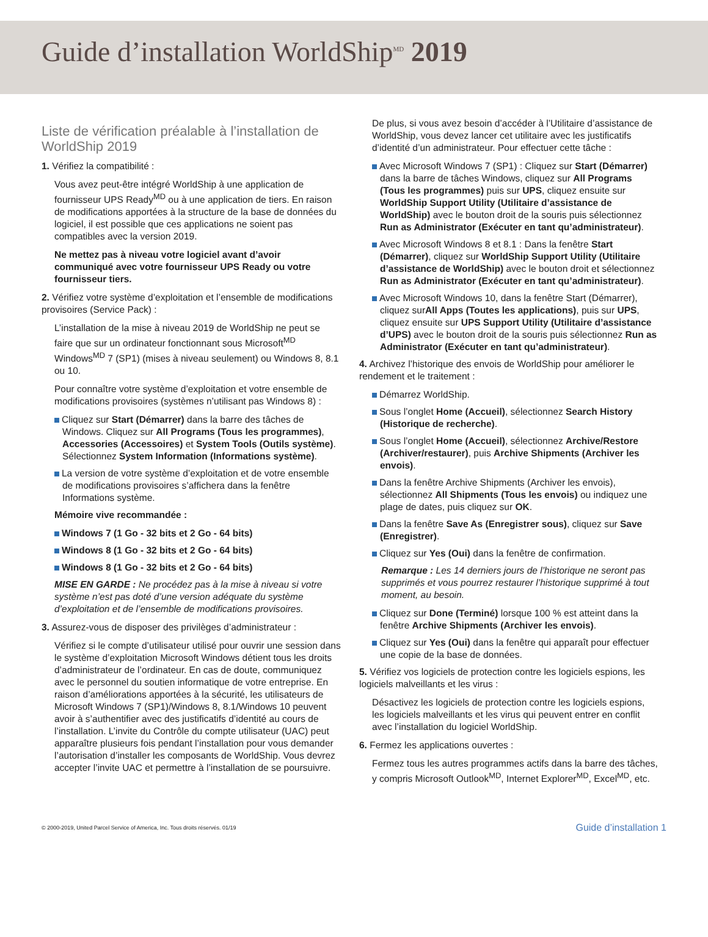Guide d’installation WorldShip<sup>MD</sup> 2019
Liste de vérification préalable à l’installation de WorldShip 2019
1. Vérifiez la compatibilité :
Vous avez peut-être intégré WorldShip à une application de fournisseur UPS Ready<sup>MD</sup> ou à une application de tiers. En raison de modifications apportées à la structure de la base de données du logiciel, il est possible que ces applications ne soient pas compatibles avec la version 2019.
Ne mettez pas à niveau votre logiciel avant d’avoir communiqué avec votre fournisseur UPS Ready ou votre fournisseur tiers.
2. Vérifiez votre système d’exploitation et l’ensemble de modifications provisoires (Service Pack) :
L’installation de la mise à niveau 2019 de WorldShip ne peut se faire que sur un ordinateur fonctionnant sous Microsoft<sup>MD</sup> Windows<sup>MD</sup> 7 (SP1) (mises à niveau seulement) ou Windows 8, 8.1 ou 10.
Pour connaître votre système d’exploitation et votre ensemble de modifications provisoires (systèmes n’utilisant pas Windows 8) :
Cliquez sur Start (Démarrer) dans la barre des tâches de Windows. Cliquez sur All Programs (Tous les programmes), Accessories (Accessoires) et System Tools (Outils système). Sélectionnez System Information (Informations système).
La version de votre système d’exploitation et de votre ensemble de modifications provisoires s’affichera dans la fenêtre Informations système.
Mémoire vive recommandée :
Windows 7 (1 Go - 32 bits et 2 Go - 64 bits)
Windows 8 (1 Go - 32 bits et 2 Go - 64 bits)
Windows 8 (1 Go - 32 bits et 2 Go - 64 bits)
MISE EN GARDE : Ne procédez pas à la mise à niveau si votre système n’est pas doté d’une version adéquate du système d’exploitation et de l’ensemble de modifications provisoires.
3. Assurez-vous de disposer des privilèges d’administrateur :
Vérifiez si le compte d’utilisateur utilisé pour ouvrir une session dans le système d’exploitation Microsoft Windows détient tous les droits d’administrateur de l’ordinateur. En cas de doute, communiquez avec le personnel du soutien informatique de votre entreprise. En raison d’améliorations apportées à la sécurité, les utilisateurs de Microsoft Windows 7 (SP1)/Windows 8, 8.1/Windows 10 peuvent avoir à s’authentifier avec des justificatifs d’identité au cours de l’installation. L’invite du Contrôle du compte utilisateur (UAC) peut apparaître plusieurs fois pendant l’installation pour vous demander l’autorisation d’installer les composants de WorldShip. Vous devrez accepter l’invite UAC et permettre à l’installation de se poursuivre.
De plus, si vous avez besoin d’accéder à l’Utilitaire d’assistance de WorldShip, vous devez lancer cet utilitaire avec les justificatifs d’identité d’un administrateur. Pour effectuer cette tâche :
Avec Microsoft Windows 7 (SP1) : Cliquez sur Start (Démarrer) dans la barre de tâches Windows, cliquez sur All Programs (Tous les programmes) puis sur UPS, cliquez ensuite sur WorldShip Support Utility (Utilitaire d’assistance de WorldShip) avec le bouton droit de la souris puis sélectionnez Run as Administrator (Exécuter en tant qu’administrateur).
Avec Microsoft Windows 8 et 8.1 : Dans la fenêtre Start (Démarrer), cliquez sur WorldShip Support Utility (Utilitaire d’assistance de WorldShip) avec le bouton droit et sélectionnez Run as Administrator (Exécuter en tant qu’administrateur).
Avec Microsoft Windows 10, dans la fenêtre Start (Démarrer), cliquez surAll Apps (Toutes les applications), puis sur UPS, cliquez ensuite sur UPS Support Utility (Utilitaire d’assistance d’UPS) avec le bouton droit de la souris puis sélectionnez Run as Administrator (Exécuter en tant qu’administrateur).
4. Archivez l’historique des envois de WorldShip pour améliorer le rendement et le traitement :
Démarrez WorldShip.
Sous l’onglet Home (Accueil), sélectionnez Search History (Historique de recherche).
Sous l’onglet Home (Accueil), sélectionnez Archive/Restore (Archiver/restaurer), puis Archive Shipments (Archiver les envois).
Dans la fenêtre Archive Shipments (Archiver les envois), sélectionnez All Shipments (Tous les envois) ou indiquez une plage de dates, puis cliquez sur OK.
Dans la fenêtre Save As (Enregistrer sous), cliquez sur Save (Enregistrer).
Cliquez sur Yes (Oui) dans la fenêtre de confirmation.
Remarque : Les 14 derniers jours de l’historique ne seront pas supprimés et vous pourrez restaurer l’historique supprimé à tout moment, au besoin.
Cliquez sur Done (Terminé) lorsque 100 % est atteint dans la fenêtre Archive Shipments (Archiver les envois).
Cliquez sur Yes (Oui) dans la fenêtre qui apparaît pour effectuer une copie de la base de données.
5. Vérifiez vos logiciels de protection contre les logiciels espions, les logiciels malveillants et les virus :
Désactivez les logiciels de protection contre les logiciels espions, les logiciels malveillants et les virus qui peuvent entrer en conflit avec l’installation du logiciel WorldShip.
6. Fermez les applications ouvertes :
Fermez tous les autres programmes actifs dans la barre des tâches, y compris Microsoft Outlook<sup>MD</sup>, Internet Explorer<sup>MD</sup>, Excel<sup>MD</sup>, etc.
© 2000-2019, United Parcel Service of America, Inc. Tous droits réservés. 01/19 Guide d’installation 1